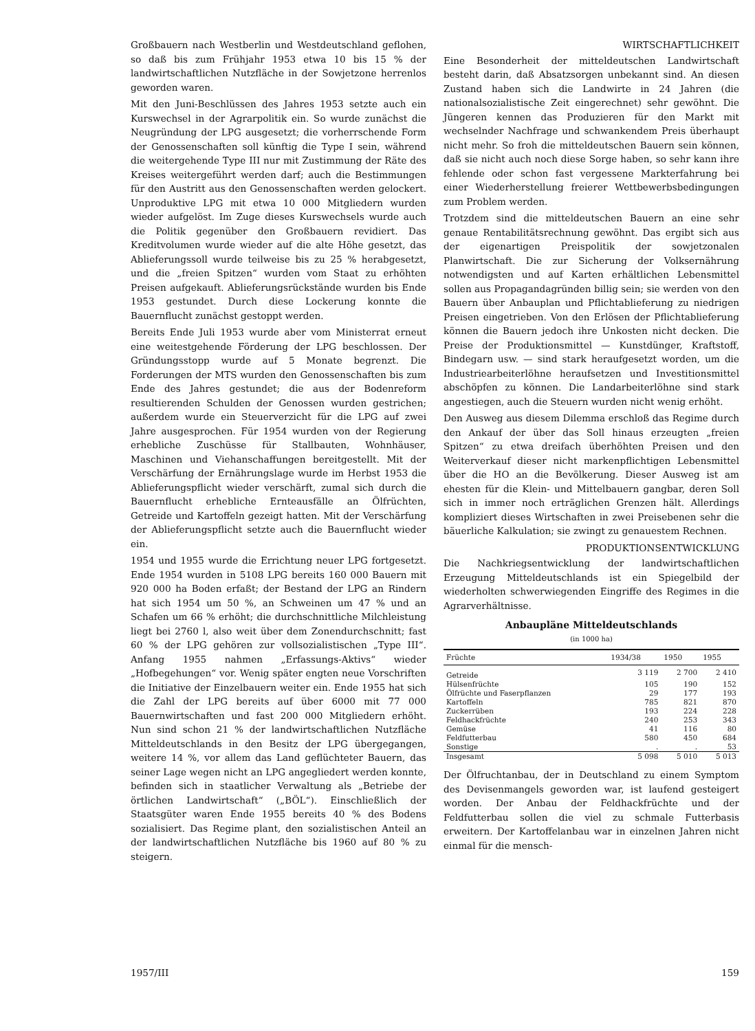Großbauern nach Westberlin und Westdeutschland geflohen, so daß bis zum Frühjahr 1953 etwa 10 bis 15 % der landwirtschaftlichen Nutzfläche in der Sowjetzone herrenlos geworden waren.
Mit den Juni-Beschlüssen des Jahres 1953 setzte auch ein Kurswechsel in der Agrarpolitik ein. So wurde zunächst die Neugründung der LPG ausgesetzt; die vorherrschende Form der Genossenschaften soll künftig die Type I sein, während die weitergehende Type III nur mit Zustimmung der Räte des Kreises weitergeführt werden darf; auch die Bestimmungen für den Austritt aus den Genossenschaften werden gelockert. Unproduktive LPG mit etwa 10 000 Mitgliedern wurden wieder aufgelöst. Im Zuge dieses Kurswechsels wurde auch die Politik gegenüber den Großbauern revidiert. Das Kreditvolumen wurde wieder auf die alte Höhe gesetzt, das Ablieferungssoll wurde teilweise bis zu 25 % herabgesetzt, und die „freien Spitzen“ wurden vom Staat zu erhöhten Preisen aufgekauft. Ablieferungsrückstände wurden bis Ende 1953 gestundet. Durch diese Lockerung konnte die Bauernflucht zunächst gestoppt werden.
Bereits Ende Juli 1953 wurde aber vom Ministerrat erneut eine weitestgehende Förderung der LPG beschlossen. Der Gründungsstopp wurde auf 5 Monate begrenzt. Die Forderungen der MTS wurden den Genossenschaften bis zum Ende des Jahres gestundet; die aus der Bodenreform resultierenden Schulden der Genossen wurden gestrichen; außerdem wurde ein Steuerverzicht für die LPG auf zwei Jahre ausgesprochen. Für 1954 wurden von der Regierung erhebliche Zuschüsse für Stallbauten, Wohnhäuser, Maschinen und Viehanschaffungen bereitgestellt. Mit der Verschärfung der Ernährungslage wurde im Herbst 1953 die Ablieferungspflicht wieder verschärft, zumal sich durch die Bauernflucht erhebliche Ernteausfälle an Ölfrüchten, Getreide und Kartoffeln gezeigt hatten. Mit der Verschärfung der Ablieferungspflicht setzte auch die Bauernflucht wieder ein.
1954 und 1955 wurde die Errichtung neuer LPG fortgesetzt. Ende 1954 wurden in 5108 LPG bereits 160 000 Bauern mit 920 000 ha Boden erfaßt; der Bestand der LPG an Rindern hat sich 1954 um 50 %, an Schweinen um 47 % und an Schafen um 66 % erhöht; die durchschnittliche Milchleistung liegt bei 2760 l, also weit über dem Zonendurchschnitt; fast 60 % der LPG gehören zur vollsozialistischen „Type III“. Anfang 1955 nahmen „Erfassungs-Aktivs“ wieder „Hofbegehungen“ vor. Wenig später engten neue Vorschriften die Initiative der Einzelbauern weiter ein. Ende 1955 hat sich die Zahl der LPG bereits auf über 6000 mit 77 000 Bauernwirtschaften und fast 200 000 Mitgliedern erhöht. Nun sind schon 21 % der landwirtschaftlichen Nutzfläche Mitteldeutschlands in den Besitz der LPG übergegangen, weitere 14 %, vor allem das Land geflüchteter Bauern, das seiner Lage wegen nicht an LPG angegliedert werden konnte, befinden sich in staatlicher Verwaltung als „Betriebe der örtlichen Landwirtschaft“ („BÖL“). Einschließlich der Staatsgüter waren Ende 1955 bereits 40 % des Bodens sozialisiert. Das Regime plant, den sozialistischen Anteil an der landwirtschaftlichen Nutzfläche bis 1960 auf 80 % zu steigern.
WIRTSCHAFTLICHKEIT
Eine Besonderheit der mitteldeutschen Landwirtschaft besteht darin, daß Absatzsorgen unbekannt sind. An diesen Zustand haben sich die Landwirte in 24 Jahren (die nationalsozialistische Zeit eingerechnet) sehr gewöhnt. Die Jüngeren kennen das Produzieren für den Markt mit wechselnder Nachfrage und schwankendem Preis überhaupt nicht mehr. So froh die mitteldeutschen Bauern sein können, daß sie nicht auch noch diese Sorge haben, so sehr kann ihre fehlende oder schon fast vergessene Markterfahrung bei einer Wiederherstellung freierer Wettbewerbsbedingungen zum Problem werden.
Trotzdem sind die mitteldeutschen Bauern an eine sehr genaue Rentabilitätsrechnung gewöhnt. Das ergibt sich aus der eigenartigen Preispolitik der sowjetzonalen Planwirtschaft. Die zur Sicherung der Volksernährung notwendigsten und auf Karten erhältlichen Lebensmittel sollen aus Propagandagründen billig sein; sie werden von den Bauern über Anbauplan und Pflichtablieferung zu niedrigen Preisen eingetrieben. Von den Erlösen der Pflichtablieferung können die Bauern jedoch ihre Unkosten nicht decken. Die Preise der Produktionsmittel — Kunstdünger, Kraftstoff, Bindegarn usw. — sind stark heraufgesetzt worden, um die Industriearbeiterlöhne heraufsetzen und Investitionsmittel abschöpfen zu können. Die Landarbeiterlöhne sind stark angestiegen, auch die Steuern wurden nicht wenig erhöht.
Den Ausweg aus diesem Dilemma erschloß das Regime durch den Ankauf der über das Soll hinaus erzeugten „freien Spitzen“ zu etwa dreifach überhöhten Preisen und den Weiterverkauf dieser nicht markenpflichtigen Lebensmittel über die HO an die Bevölkerung. Dieser Ausweg ist am ehesten für die Klein- und Mittelbauern gangbar, deren Soll sich in immer noch erträglichen Grenzen hält. Allerdings kompliziert dieses Wirtschaften in zwei Preisebenen sehr die bäuerliche Kalkulation; sie zwingt zu genauestem Rechnen.
PRODUKTIONSENTWICKLUNG
Die Nachkriegsentwicklung der landwirtschaftlichen Erzeugung Mitteldeutschlands ist ein Spiegelbild der wiederholten schwerwiegenden Eingriffe des Regimes in die Agrarverhältnisse.
Anbaupläne Mitteldeutschlands
(in 1000 ha)
| Früchte | 1934/38 | 1950 | 1955 |
| --- | --- | --- | --- |
| Getreide | 3 119 | 2 700 | 2 410 |
| Hülsenfrüchte | 105 | 190 | 152 |
| Ölfrüchte und Faserpflanzen | 29 | 177 | 193 |
| Kartoffeln | 785 | 821 | 870 |
| Zuckerrüben | 193 | 224 | 228 |
| Feldhackfrüchte | 240 | 253 | 343 |
| Gemüse | 41 | 116 | 80 |
| Feldfutterbau | 580 | 450 | 684 |
| Sonstige | . | . | 53 |
| Insgesamt | 5 098 | 5 010 | 5 013 |
Der Ölfruchtanbau, der in Deutschland zu einem Symptom des Devisenmangels geworden war, ist laufend gesteigert worden. Der Anbau der Feldhackfrüchte und der Feldfutterbau sollen die viel zu schmale Futterbasis erweitern. Der Kartoffelanbau war in einzelnen Jahren nicht einmal für die mensch-
1957/III 159